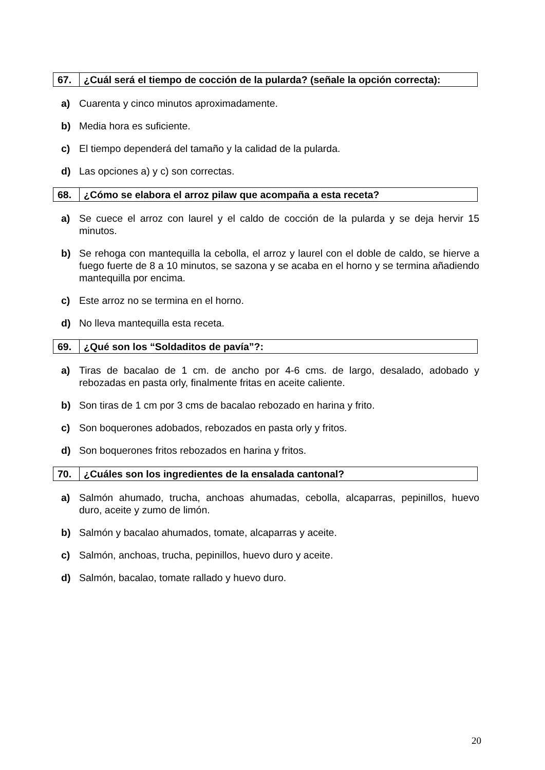| 67. | ¿Cuál será el tiempo de cocción de la pularda? (señale la opción correcta): |
a) Cuarenta y cinco minutos aproximadamente.
b) Media hora es suficiente.
c) El tiempo dependerá del tamaño y la calidad de la pularda.
d) Las opciones a) y c) son correctas.
| 68. | ¿Cómo se elabora el arroz pilaw que acompaña a esta receta? |
a) Se cuece el arroz con laurel y el caldo de cocción de la pularda y se deja hervir 15 minutos.
b) Se rehoga con mantequilla la cebolla, el arroz y laurel con el doble de caldo, se hierve a fuego fuerte de 8 a 10 minutos, se sazona y se acaba en el horno y se termina añadiendo mantequilla por encima.
c) Este arroz no se termina en el horno.
d) No lleva mantequilla esta receta.
| 69. | ¿Qué son los “Soldaditos de pavía”?: |
a) Tiras de bacalao de 1 cm. de ancho por 4-6 cms. de largo, desalado, adobado y rebozadas en pasta orly, finalmente fritas en aceite caliente.
b) Son tiras de 1 cm por 3 cms de bacalao rebozado en harina y frito.
c) Son boquerones adobados, rebozados en pasta orly y fritos.
d) Son boquerones fritos rebozados en harina y fritos.
| 70. | ¿Cuáles son los ingredientes de la ensalada cantonal? |
a) Salmón ahumado, trucha, anchoas ahumadas, cebolla, alcaparras, pepinillos, huevo duro, aceite y zumo de limón.
b) Salmón y bacalao ahumados, tomate, alcaparras y aceite.
c) Salmón, anchoas, trucha, pepinillos, huevo duro y aceite.
d) Salmón, bacalao, tomate rallado y huevo duro.
20